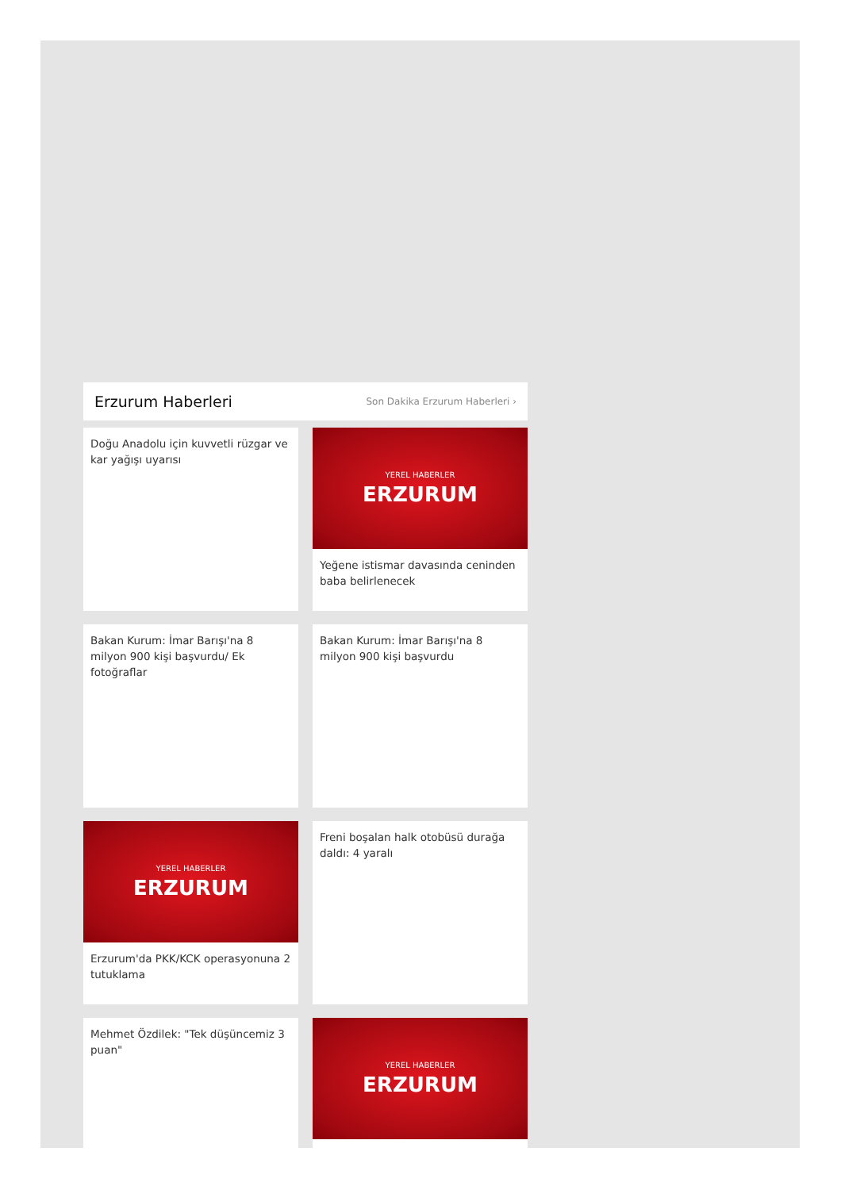Erzurum Haberleri
Son Dakika Erzurum Haberleri ›
Doğu Anadolu için kuvvetli rüzgar ve kar yağışı uyarısı
YEREL HABERLER
ERZURUM
Yeğene istismar davasında ceninden baba belirlenecek
Bakan Kurum: İmar Barışı'na 8 milyon 900 kişi başvurdu/ Ek fotoğraflar
Bakan Kurum: İmar Barışı'na 8 milyon 900 kişi başvurdu
YEREL HABERLER
ERZURUM
Erzurum'da PKK/KCK operasyonuna 2 tutuklama
Freni boşalan halk otobüsü durağa daldı: 4 yaralı
Mehmet Özdilek: "Tek düşüncemiz 3 puan"
YEREL HABERLER
ERZURUM